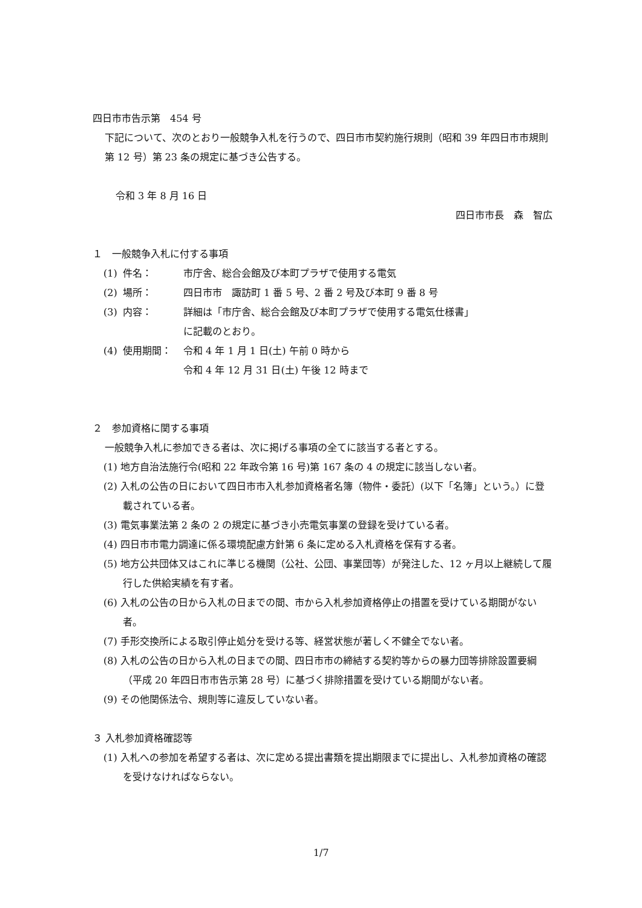四日市市告示第　454 号
下記について、次のとおり一般競争入札を行うので、四日市市契約施行規則（昭和 39 年四日市市規則第 12 号）第 23 条の規定に基づき公告する。
令和 3 年 8 月 16 日
四日市市長　森　智広
１　一般競争入札に付する事項
(1) 件名： 市庁舎、総合会館及び本町プラザで使用する電気
(2) 場所： 四日市市　諏訪町 1 番 5 号、2 番 2 号及び本町 9 番 8 号
(3) 内容： 詳細は「市庁舎、総合会館及び本町プラザで使用する電気仕様書」
に記載のとおり。
(4) 使用期間： 令和 4 年 1 月 1 日(土) 午前 0 時から
令和 4 年 12 月 31 日(土) 午後 12 時まで
２　参加資格に関する事項
一般競争入札に参加できる者は、次に掲げる事項の全てに該当する者とする。
(1) 地方自治法施行令(昭和 22 年政令第 16 号)第 167 条の 4 の規定に該当しない者。
(2) 入札の公告の日において四日市市入札参加資格者名簿（物件・委託）(以下「名簿」という。）に登載されている者。
(3) 電気事業法第 2 条の 2 の規定に基づき小売電気事業の登録を受けている者。
(4) 四日市市電力調達に係る環境配慮方針第 6 条に定める入札資格を保有する者。
(5) 地方公共団体又はこれに準じる機関（公社、公団、事業団等）が発注した、12 ヶ月以上継続して履行した供給実績を有す者。
(6) 入札の公告の日から入札の日までの間、市から入札参加資格停止の措置を受けている期間がない者。
(7) 手形交換所による取引停止処分を受ける等、経営状態が著しく不健全でない者。
(8) 入札の公告の日から入札の日までの間、四日市市の締結する契約等からの暴力団等排除設置要綱（平成 20 年四日市市告示第 28 号）に基づく排除措置を受けている期間がない者。
(9) その他関係法令、規則等に違反していない者。
３ 入札参加資格確認等
(1) 入札への参加を希望する者は、次に定める提出書類を提出期限までに提出し、入札参加資格の確認を受けなければならない。
1/7